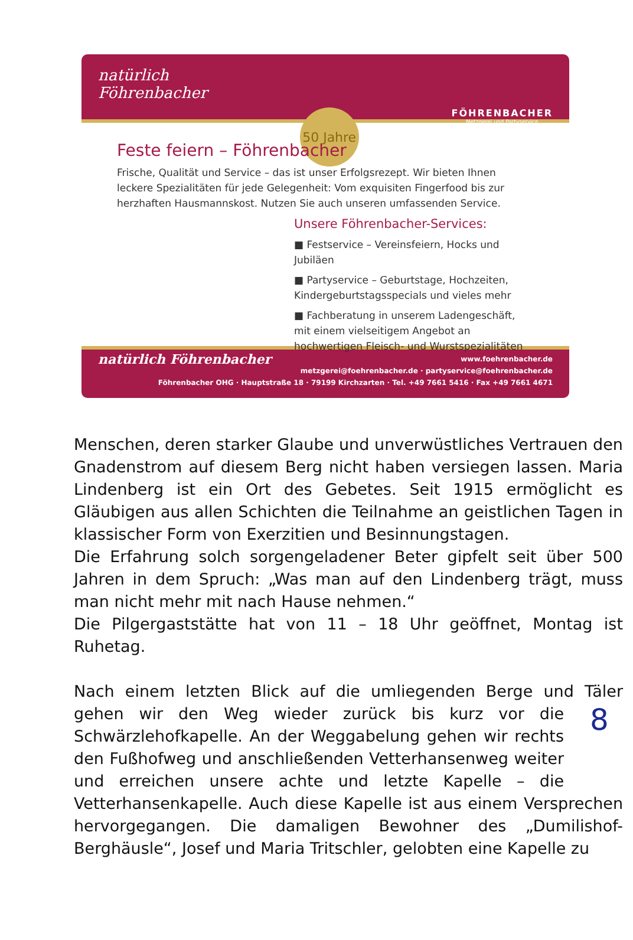natürlich
Föhrenbacher
50 Jahre
FÖHRENBACHER
Metzgerei und Partyservice
Feste feiern – Föhrenbacher
Frische, Qualität und Service – das ist unser Erfolgsrezept. Wir bieten Ihnen leckere Spezialitäten für jede Gelegenheit: Vom exquisiten Fingerfood bis zur herzhaften Hausmannskost. Nutzen Sie auch unseren umfassenden Service.
Unsere Föhrenbacher-Services:
■ Festservice – Vereinsfeiern, Hocks und Jubiläen
■ Partyservice – Geburtstage, Hochzeiten, Kindergeburtstagsspecials und vieles mehr
■ Fachberatung in unserem Ladengeschäft, mit einem vielseitigem Angebot an hochwertigen Fleisch- und Wurstspezialitäten
natürlich Föhrenbacher www.foehrenbacher.de
metzgerei@foehrenbacher.de · partyservice@foehrenbacher.de
Föhrenbacher OHG · Hauptstraße 18 · 79199 Kirchzarten · Tel. +49 7661 5416 · Fax +49 7661 4671
Menschen, deren starker Glaube und unverwüstliches Vertrauen den Gnadenstrom auf diesem Berg nicht haben versiegen lassen. Maria Lindenberg ist ein Ort des Gebetes. Seit 1915 ermöglicht es Gläubigen aus allen Schichten die Teilnahme an geistlichen Tagen in klassischer Form von Exerzitien und Besinnungstagen.
Die Erfahrung solch sorgengeladener Beter gipfelt seit über 500 Jahren in dem Spruch: „Was man auf den Lindenberg trägt, muss man nicht mehr mit nach Hause nehmen.“
Die Pilgergaststätte hat von 11 – 18 Uhr geöffnet, Montag ist Ruhetag.
Nach einem letzten Blick auf die umliegenden Berge und Täler gehen 8 wir den Weg wieder zurück bis kurz vor die Schwärzlehofkapelle. An der Weggabelung gehen wir rechts den Fußhofweg und anschließenden Vetterhansenweg weiter und erreichen unsere achte und letzte Kapelle – die Vetterhansenkapelle. Auch diese Kapelle ist aus einem Versprechen hervorgegangen. Die damaligen Bewohner des „Dumilishof-Berghäusle“, Josef und Maria Tritschler, gelobten eine Kapelle zu